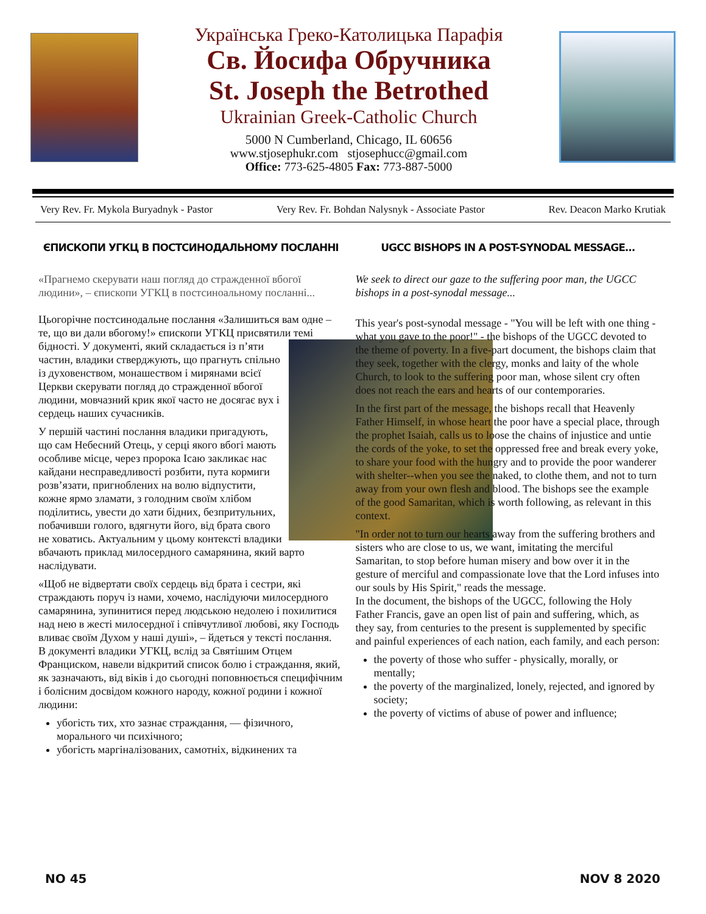Українська Греко-Католицька Парафія
Св. Йосифа Обручника
St. Joseph the Betrothed
Ukrainian Greek-Catholic Church
5000 N Cumberland, Chicago, IL 60656
www.stjosephukr.com stjosephucc@gmail.com
Office: 773-625-4805 Fax: 773-887-5000
Very Rev. Fr. Mykola Buryadnyk - Pastor Very Rev. Fr. Bohdan Nalysnyk - Associate Pastor Rev. Deacon Marko Krutiak
ЄПИСКОПИ УГКЦ В ПОСТСИНОДАЛЬНОМУ ПОСЛАННІ
«Прагнемо скерувати наш погляд до страждeнної вбогої людини», – єпископи УГКЦ в постсиноальному посланні...
Цьогорічне постсинодальне послання «Залишиться вам одне – те, що ви дали вбогому!» єпископи УГКЦ присвятили темі бідності. У документі, який складається із п’яти частин, владики стверджують, що прагнуть спільно із духовенством, монашеством і мирянами всієї Церкви скерувати погляд до страждeнної вбогої людини, мовчазний крик якої часто не досягає вух і сердець наших сучасників.
У першій частині послання владики пригадують, що сам Небесний Отець, у серці якого вбогі мають особливе місце, через пророка Ісаю закликає нас кайдани несправедливості розбити, пута кормиги розв’язати, пригноблених на волю відпустити, кожне ярмо зламати, з голодним своїм хлібом поділитись, увести до хати бідних, безпритульних, побачивши голого, вдягнути його, від брата свого не ховатись. Актуальним у цьому контексті владики вбачають приклад милосердного самарянина, який варто наслідувати.
«Щоб не відвертати своїх сердець від брата і сестри, які страждають поруч із нами, хочемо, наслідуючи милосердного самарянина, зупинитися перед людською недолею і похилитися над нею в жесті милосердної і співчутливої любові, яку Господь вливає своїм Духом у наші душі», – йдеться у тексті послання.
В документі владики УГКЦ, вслід за Святішим Отцем Франциском, навели відкритий список болю і страждання, який, як зазначають, від віків і до сьогодні поповнюється специфічним і болісним досвідом кожного народу, кожної родини і кожної людини:
убогість тих, хто зазнає страждання, — фізичного, морального чи психічного;
убогість маргіналізованих, самотніх, відкинених та
UGCC BISHOPS IN A POST-SYNODAL MESSAGE...
We seek to direct our gaze to the suffering poor man, the UGCC bishops in a post-synodal message...
This year's post-synodal message - "You will be left with one thing - what you gave to the poor!" - the bishops of the UGCC devoted to the theme of poverty. In a five-part document, the bishops claim that they seek, together with the clergy, monks and laity of the whole Church, to look to the suffering poor man, whose silent cry often does not reach the ears and hearts of our contemporaries.
In the first part of the message, the bishops recall that Heavenly Father Himself, in whose heart the poor have a special place, through the prophet Isaiah, calls us to loose the chains of injustice and untie the cords of the yoke, to set the oppressed free and break every yoke, to share your food with the hungry and to provide the poor wanderer with shelter--when you see the naked, to clothe them, and not to turn away from your own flesh and blood. The bishops see the example of the good Samaritan, which is worth following, as relevant in this context.
"In order not to turn our hearts away from the suffering brothers and sisters who are close to us, we want, imitating the merciful Samaritan, to stop before human misery and bow over it in the gesture of merciful and compassionate love that the Lord infuses into our souls by His Spirit," reads the message.
In the document, the bishops of the UGCC, following the Holy Father Francis, gave an open list of pain and suffering, which, as they say, from centuries to the present is supplemented by specific and painful experiences of each nation, each family, and each person:
the poverty of those who suffer - physically, morally, or mentally;
the poverty of the marginalized, lonely, rejected, and ignored by society;
the poverty of victims of abuse of power and influence;
NO 45 NOV 8 2020